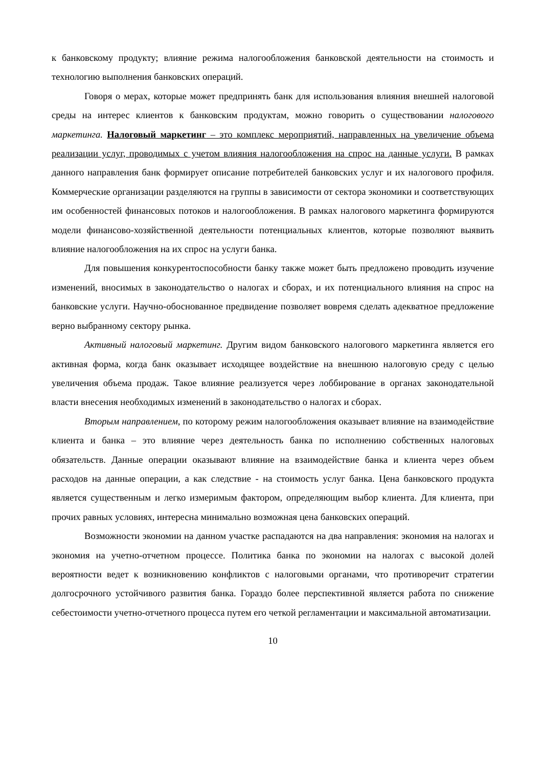к банковскому продукту; влияние режима налогообложения банковской деятельности на стоимость и технологию выполнения банковских операций.
Говоря о мерах, которые может предпринять банк для использования влияния внешней налоговой среды на интерес клиентов к банковским продуктам, можно говорить о существовании налогового маркетинга. Налоговый маркетинг – это комплекс мероприятий, направленных на увеличение объема реализации услуг, проводимых с учетом влияния налогообложения на спрос на данные услуги. В рамках данного направления банк формирует описание потребителей банковских услуг и их налогового профиля. Коммерческие организации разделяются на группы в зависимости от сектора экономики и соответствующих им особенностей финансовых потоков и налогообложения. В рамках налогового маркетинга формируются модели финансово-хозяйственной деятельности потенциальных клиентов, которые позволяют выявить влияние налогообложения на их спрос на услуги банка.
Для повышения конкурентоспособности банку также может быть предложено проводить изучение изменений, вносимых в законодательство о налогах и сборах, и их потенциального влияния на спрос на банковские услуги. Научно-обоснованное предвидение позволяет вовремя сделать адекватное предложение верно выбранному сектору рынка.
Активный налоговый маркетинг. Другим видом банковского налогового маркетинга является его активная форма, когда банк оказывает исходящее воздействие на внешнюю налоговую среду с целью увеличения объема продаж. Такое влияние реализуется через лоббирование в органах законодательной власти внесения необходимых изменений в законодательство о налогах и сборах.
Вторым направлением, по которому режим налогообложения оказывает влияние на взаимодействие клиента и банка – это влияние через деятельность банка по исполнению собственных налоговых обязательств. Данные операции оказывают влияние на взаимодействие банка и клиента через объем расходов на данные операции, а как следствие - на стоимость услуг банка. Цена банковского продукта является существенным и легко измеримым фактором, определяющим выбор клиента. Для клиента, при прочих равных условиях, интересна минимально возможная цена банковских операций.
Возможности экономии на данном участке распадаются на два направления: экономия на налогах и экономия на учетно-отчетном процессе. Политика банка по экономии на налогах с высокой долей вероятности ведет к возникновению конфликтов с налоговыми органами, что противоречит стратегии долгосрочного устойчивого развития банка. Гораздо более перспективной является работа по снижение себестоимости учетно-отчетного процесса путем его четкой регламентации и максимальной автоматизации.
10